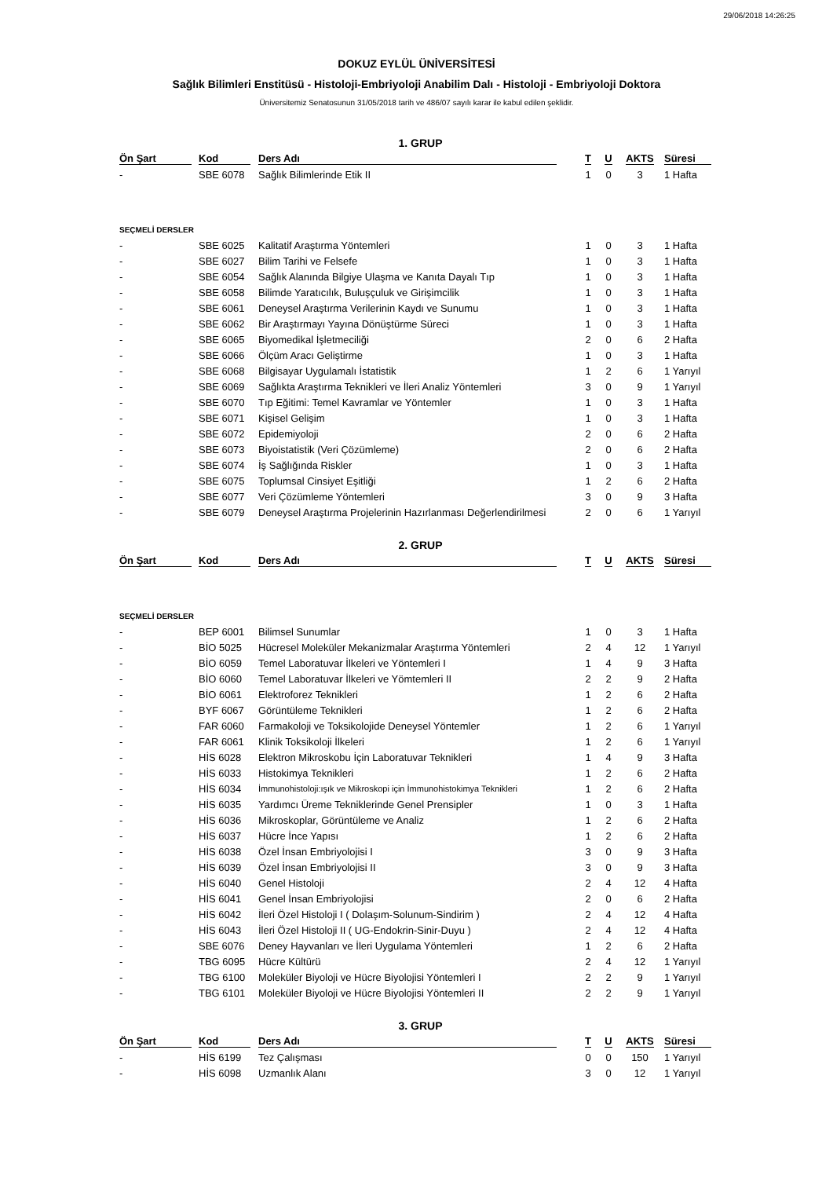29/06/2018 14:26:25
DOKUZ EYLÜL ÜNİVERSİTESİ
Sağlık Bilimleri Enstitüsü - Histoloji-Embriyoloji Anabilim Dalı - Histoloji - Embriyoloji Doktora
Üniversitemiz Senatosunun 31/05/2018 tarih ve 486/07 sayılı karar ile kabul edilen şeklidir.
1. GRUP
| Ön Şart | Kod | Ders Adı | T | U | AKTS | Süresi |
| --- | --- | --- | --- | --- | --- | --- |
| - | SBE 6078 | Sağlık Bilimlerinde Etik II | 1 | 0 | 3 | 1 Hafta |
| SEÇMELİ DERSLER | | | | | | |
| - | SBE 6025 | Kalitatif Araştırma Yöntemleri | 1 | 0 | 3 | 1 Hafta |
| - | SBE 6027 | Bilim Tarihi ve Felsefe | 1 | 0 | 3 | 1 Hafta |
| - | SBE 6054 | Sağlık Alanında Bilgiye Ulaşma ve Kanıta Dayalı Tıp | 1 | 0 | 3 | 1 Hafta |
| - | SBE 6058 | Bilimde Yaratıcılık, Buluşçuluk ve Girişimcilik | 1 | 0 | 3 | 1 Hafta |
| - | SBE 6061 | Deneysel Araştırma Verilerinin Kaydı ve Sunumu | 1 | 0 | 3 | 1 Hafta |
| - | SBE 6062 | Bir Araştırmayı Yayına Dönüştürme Süreci | 1 | 0 | 3 | 1 Hafta |
| - | SBE 6065 | Biyomedikal İşletmeciliği | 2 | 0 | 6 | 2 Hafta |
| - | SBE 6066 | Ölçüm Aracı Geliştirme | 1 | 0 | 3 | 1 Hafta |
| - | SBE 6068 | Bilgisayar Uygulamalı İstatistik | 1 | 2 | 6 | 1 Yarıyıl |
| - | SBE 6069 | Sağlıkta Araştırma Teknikleri ve İleri Analiz Yöntemleri | 3 | 0 | 9 | 1 Yarıyıl |
| - | SBE 6070 | Tıp Eğitimi: Temel Kavramlar ve Yöntemler | 1 | 0 | 3 | 1 Hafta |
| - | SBE 6071 | Kişisel Gelişim | 1 | 0 | 3 | 1 Hafta |
| - | SBE 6072 | Epidemiyoloji | 2 | 0 | 6 | 2 Hafta |
| - | SBE 6073 | Biyoistatistik (Veri Çözümleme) | 2 | 0 | 6 | 2 Hafta |
| - | SBE 6074 | İş Sağlığında Riskler | 1 | 0 | 3 | 1 Hafta |
| - | SBE 6075 | Toplumsal Cinsiyet Eşitliği | 1 | 2 | 6 | 2 Hafta |
| - | SBE 6077 | Veri Çözümleme Yöntemleri | 3 | 0 | 9 | 3 Hafta |
| - | SBE 6079 | Deneysel Araştırma Projelerinin Hazırlanması Değerlendirilmesi | 2 | 0 | 6 | 1 Yarıyıl |
2. GRUP
| Ön Şart | Kod | Ders Adı | T | U | AKTS | Süresi |
| --- | --- | --- | --- | --- | --- | --- |
| SEÇMELİ DERSLER | | | | | | |
| - | BEP 6001 | Bilimsel Sunumlar | 1 | 0 | 3 | 1 Hafta |
| - | BİO 5025 | Hücresel Moleküler Mekanizmalar Araştırma Yöntemleri | 2 | 4 | 12 | 1 Yarıyıl |
| - | BİO 6059 | Temel Laboratuvar İlkeleri ve Yöntemleri I | 1 | 4 | 9 | 3 Hafta |
| - | BİO 6060 | Temel Laboratuvar İlkeleri ve Yömtemleri II | 2 | 2 | 9 | 2 Hafta |
| - | BİO 6061 | Elektroforez Teknikleri | 1 | 2 | 6 | 2 Hafta |
| - | BYF 6067 | Görüntüleme Teknikleri | 1 | 2 | 6 | 2 Hafta |
| - | FAR 6060 | Farmakoloji ve Toksikolojide Deneysel Yöntemler | 1 | 2 | 6 | 1 Yarıyıl |
| - | FAR 6061 | Klinik Toksikoloji İlkeleri | 1 | 2 | 6 | 1 Yarıyıl |
| - | HİS 6028 | Elektron Mikroskobu İçin Laboratuvar Teknikleri | 1 | 4 | 9 | 3 Hafta |
| - | HİS 6033 | Histokimya Teknikleri | 1 | 2 | 6 | 2 Hafta |
| - | HİS 6034 | İmmunohistoloji:ışık ve Mikroskopi için İmmunohistokimya Teknikleri | 1 | 2 | 6 | 2 Hafta |
| - | HİS 6035 | Yardımcı Üreme Tekniklerinde Genel Prensipler | 1 | 0 | 3 | 1 Hafta |
| - | HİS 6036 | Mikroskoplar, Görüntüleme ve Analiz | 1 | 2 | 6 | 2 Hafta |
| - | HİS 6037 | Hücre İnce Yapısı | 1 | 2 | 6 | 2 Hafta |
| - | HİS 6038 | Özel İnsan Embriyolojisi I | 3 | 0 | 9 | 3 Hafta |
| - | HİS 6039 | Özel İnsan Embriyolojisi II | 3 | 0 | 9 | 3 Hafta |
| - | HİS 6040 | Genel Histoloji | 2 | 4 | 12 | 4 Hafta |
| - | HİS 6041 | Genel İnsan Embriyolojisi | 2 | 0 | 6 | 2 Hafta |
| - | HİS 6042 | İleri Özel Histoloji I ( Dolaşım-Solunum-Sindirim ) | 2 | 4 | 12 | 4 Hafta |
| - | HİS 6043 | İleri Özel Histoloji II ( UG-Endokrin-Sinir-Duyu ) | 2 | 4 | 12 | 4 Hafta |
| - | SBE 6076 | Deney Hayvanları ve İleri Uygulama Yöntemleri | 1 | 2 | 6 | 2 Hafta |
| - | TBG 6095 | Hücre Kültürü | 2 | 4 | 12 | 1 Yarıyıl |
| - | TBG 6100 | Moleküler Biyoloji ve Hücre Biyolojisi Yöntemleri I | 2 | 2 | 9 | 1 Yarıyıl |
| - | TBG 6101 | Moleküler Biyoloji ve Hücre Biyolojisi Yöntemleri II | 2 | 2 | 9 | 1 Yarıyıl |
3. GRUP
| Ön Şart | Kod | Ders Adı | T | U | AKTS | Süresi |
| --- | --- | --- | --- | --- | --- | --- |
| - | HİS 6199 | Tez Çalışması | 0 | 0 | 150 | 1 Yarıyıl |
| - | HİS 6098 | Uzmanlık Alanı | 3 | 0 | 12 | 1 Yarıyıl |